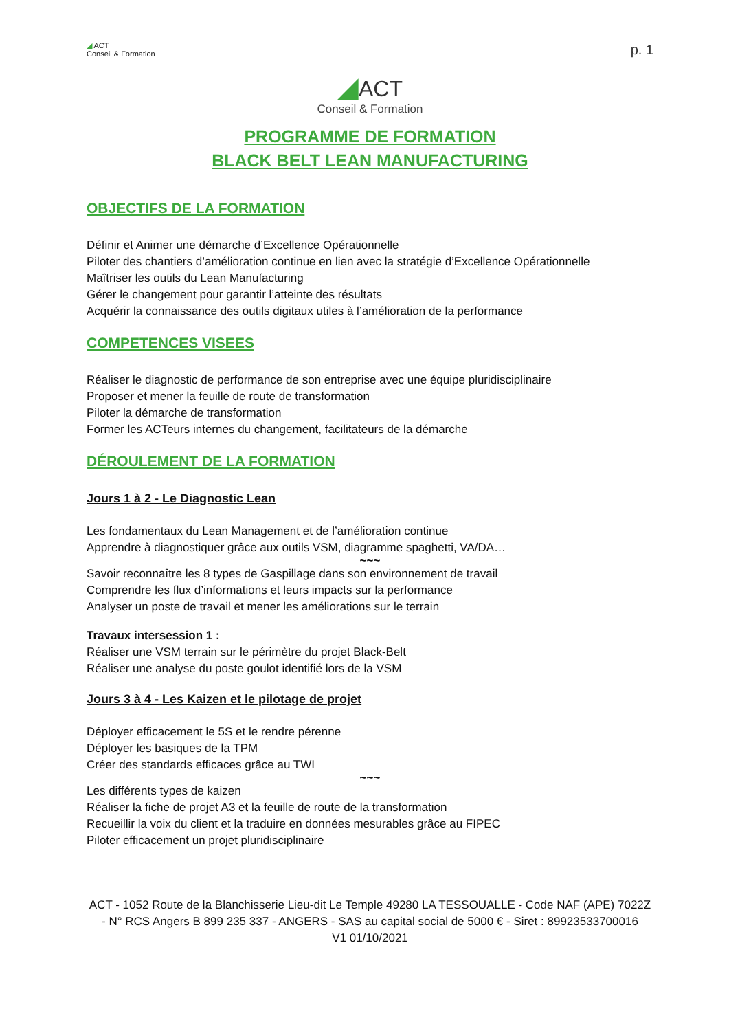◢ ACT
Conseil & Formation
p. 1
◢ACT
Conseil & Formation
PROGRAMME DE FORMATION
BLACK BELT LEAN MANUFACTURING
OBJECTIFS DE LA FORMATION
Définir et Animer une démarche d’Excellence Opérationnelle
Piloter des chantiers d’amélioration continue en lien avec la stratégie d’Excellence Opérationnelle
Maîtriser les outils du Lean Manufacturing
Gérer le changement pour garantir l’atteinte des résultats
Acquérir la connaissance des outils digitaux utiles à l’amélioration de la performance
COMPETENCES VISEES
Réaliser le diagnostic de performance de son entreprise avec une équipe pluridisciplinaire
Proposer et mener la feuille de route de transformation
Piloter la démarche de transformation
Former les ACTeurs internes du changement, facilitateurs de la démarche
DÉROULEMENT DE LA FORMATION
Jours 1 à 2 - Le Diagnostic Lean
Les fondamentaux du Lean Management et de l’amélioration continue
Apprendre à diagnostiquer grâce aux outils VSM, diagramme spaghetti, VA/DA…
~~~
Savoir reconnaître les 8 types de Gaspillage dans son environnement de travail
Comprendre les flux d’informations et leurs impacts sur la performance
Analyser un poste de travail et mener les améliorations sur le terrain
Travaux intersession 1 :
Réaliser une VSM terrain sur le périmètre du projet Black-Belt
Réaliser une analyse du poste goulot identifié lors de la VSM
Jours 3 à 4 - Les Kaizen et le pilotage de projet
Déployer efficacement le 5S et le rendre pérenne
Déployer les basiques de la TPM
Créer des standards efficaces grâce au TWI
~~~
Les différents types de kaizen
Réaliser la fiche de projet A3 et la feuille de route de la transformation
Recueillir la voix du client et la traduire en données mesurables grâce au FIPEC
Piloter efficacement un projet pluridisciplinaire
ACT - 1052 Route de la Blanchisserie Lieu-dit Le Temple 49280 LA TESSOUALLE - Code NAF (APE) 7022Z - N° RCS Angers B 899 235 337 - ANGERS - SAS au capital social de 5000 € - Siret : 89923533700016
V1 01/10/2021